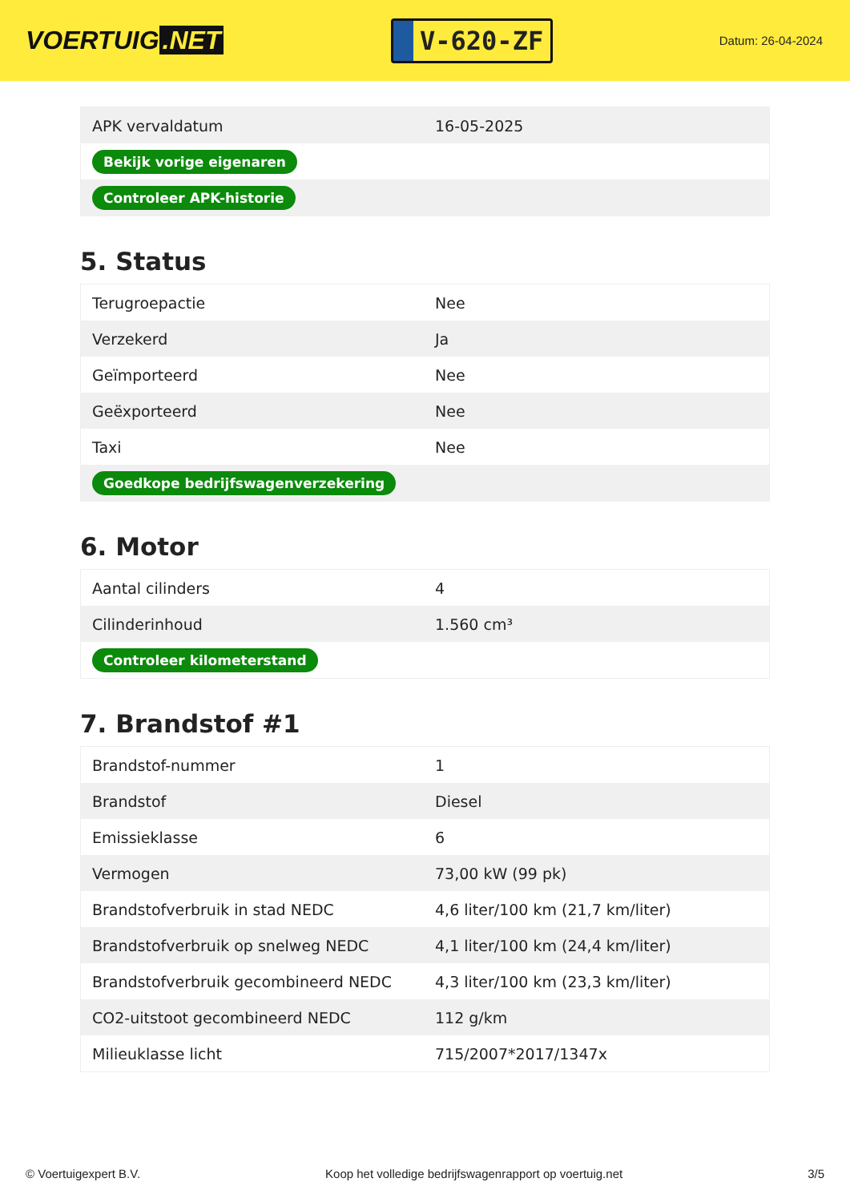VOERTUIG.NET
V-620-ZF
Datum: 26-04-2024
| APK vervaldatum | 16-05-2025 |
| Bekijk vorige eigenaren | |
| Controleer APK-historie | |
5. Status
| Terugroepactie | Nee |
| Verzekerd | Ja |
| Geïmporteerd | Nee |
| Geëxporteerd | Nee |
| Taxi | Nee |
| Goedkope bedrijfswagenverzekering | |
6. Motor
| Aantal cilinders | 4 |
| Cilinderinhoud | 1.560 cm³ |
| Controleer kilometerstand | |
7. Brandstof #1
| Brandstof-nummer | 1 |
| Brandstof | Diesel |
| Emissieklasse | 6 |
| Vermogen | 73,00 kW (99 pk) |
| Brandstofverbruik in stad NEDC | 4,6 liter/100 km (21,7 km/liter) |
| Brandstofverbruik op snelweg NEDC | 4,1 liter/100 km (24,4 km/liter) |
| Brandstofverbruik gecombineerd NEDC | 4,3 liter/100 km (23,3 km/liter) |
| CO2-uitstoot gecombineerd NEDC | 112 g/km |
| Milieuklasse licht | 715/2007*2017/1347x |
© Voertuigexpert B.V. Koop het volledige bedrijfswagenrapport op voertuig.net 3/5